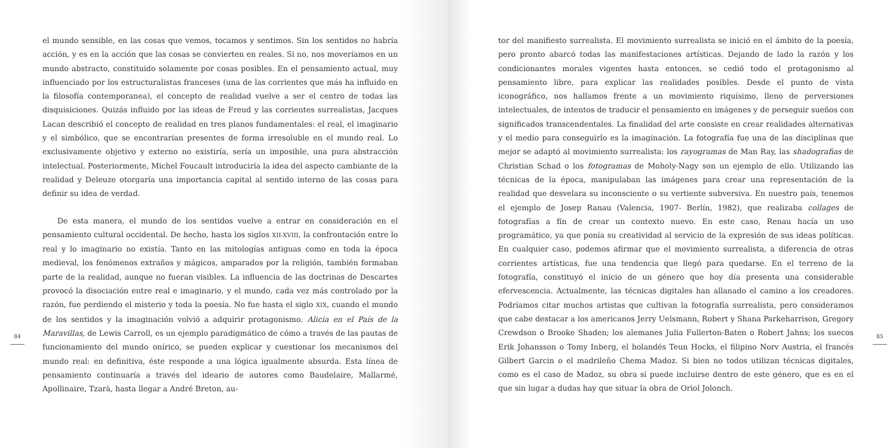84
el mundo sensible, en las cosas que vemos, tocamos y sentimos. Sin los sentidos no habría acción, y es en la acción que las cosas se convierten en reales. Si no, nos moveríamos en un mundo abstracto, constituido solamente por cosas posibles. En el pensamiento actual, muy influenciado por los estructuralistas franceses (una de las corrientes que más ha influido en la filosofía contemporanea), el concepto de realidad vuelve a ser el centro de todas las disquisiciones. Quizás influido por las ideas de Freud y las corrientes surrealistas, Jacques Lacan describió el concepto de realidad en tres planos fundamentales: el real, el imaginario y el simbólico, que se encontrarian presentes de forma irresoluble en el mundo real. Lo exclusivamente objetivo y externo no existiría, sería un imposible, una pura abstracción intelectual. Posteriormente, Michel Foucault introduciría la idea del aspecto cambiante de la realidad y Deleuze otorgaría una importancia capital al sentido interno de las cosas para definir su idea de verdad.
De esta manera, el mundo de los sentidos vuelve a entrar en consideración en el pensamiento cultural occidental. De hecho, hasta los siglos XII-XVIII, la confrontación entre lo real y lo imaginario no existía. Tanto en las mitologías antiguas como en toda la época medieval, los fenómenos extraños y mágicos, amparados por la religión, también formaban parte de la realidad, aunque no fueran visibles. La influencia de las doctrinas de Descartes provocó la disociación entre real e imaginario, y el mundo, cada vez más controlado por la razón, fue perdiendo el misterio y toda la poesía. No fue hasta el siglo XIX, cuando el mundo de los sentidos y la imaginación volvió a adquirir protagonismo. Alicia en el País de la Maravillas, de Lewis Carroll, es un ejemplo paradigmático de cómo a través de las pautas de funcionamiento del mundo onírico, se pueden explicar y cuestionar los mecanismos del mundo real: en definitiva, éste responde a una lógica igualmente absurda. Esta línea de pensamiento continuaría a través del ideario de autores como Baudelaire, Mallarmé, Apollinaire, Tzarà, hasta llegar a André Breton, au-
tor del manifiesto surrealista. El movimiento surrealista se inició en el ámbito de la poesía, pero pronto abarcó todas las manifestaciones artísticas. Dejando de lado la razón y los condicionantes morales vigentes hasta entonces, se cedió todo el protagonismo al pensamiento libre, para explicar las realidades posibles. Desde el punto de vista iconográfico, nos hallamos frente a un movimiento riquísimo, lleno de perversiones intelectuales, de intentos de traducir el pensamiento en imágenes y de perseguir sueños con significados transcendentales. La finalidad del arte consiste en crear realidades alternativas y el medio para conseguirlo es la imaginación. La fotografía fue una de las disciplinas que mejor se adaptó al movimiento surrealista: los rayogramas de Man Ray, las shadografias de Christian Schad o los fotogramas de Moholy-Nagy son un ejemplo de ello. Utilizando las técnicas de la época, manipulaban las imágenes para crear una representación de la realidad que desvelara su inconsciente o su vertiente subversiva. En nuestro país, tenemos el ejemplo de Josep Ranau (Valencia, 1907- Berlín, 1982), que realizaba collages de fotografías a fín de crear un contexto nuevo. En este caso, Renau hacía un uso programático, ya que ponía su creatividad al servicio de la expresión de sus ideas políticas. En cualquier caso, podemos afirmar que el movimiento surrealista, a diferencia de otras corrientes artísticas, fue una tendencia que llegó para quedarse. En el terreno de la fotografía, constituyó el inicio de un género que hoy día presenta una considerable efervescencia. Actualmente, las técnicas digitales han allanado el camino a los creadores. Podríamos citar muchos artistas que cultivan la fotografía surrealista, pero consideramos que cabe destacar a los americanos Jerry Uelsmann, Robert y Shana Parkeharrison, Gregory Crewdson o Brooke Shaden; los alemanes Julia Fullerton-Baten o Robert Jahns; los suecos Erik Johansson o Tomy Inberg, el holandés Teun Hocks, el filipino Norv Austria, el francés Gilbert Garcin o el madrileño Chema Madoz. Si bien no todos utilizan técnicas digitales, como es el caso de Madoz, su obra sí puede incluirse dentro de este género, que es en el que sin lugar a dudas hay que situar la obra de Oriol Jolonch.
85